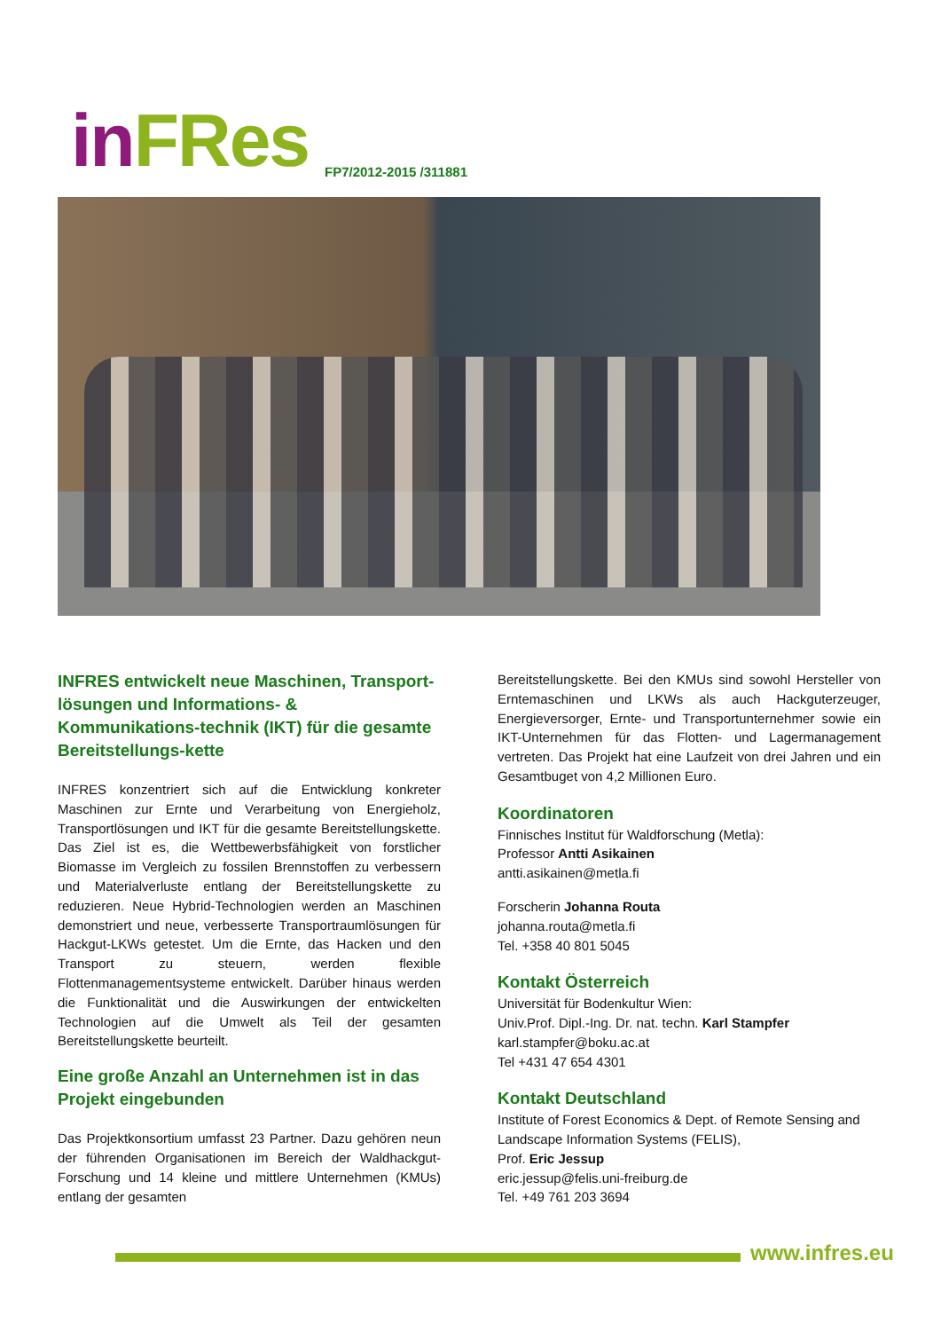in FRes FP7/2012-2015 /311881
INFRES entwickelt neue Maschinen, Transport-lösungen und Informations- & Kommunikations-technik (IKT) für die gesamte Bereitstellungs-kette
INFRES konzentriert sich auf die Entwicklung konkreter Maschinen zur Ernte und Verarbeitung von Energieholz, Transportlösungen und IKT für die gesamte Bereitstellungskette. Das Ziel ist es, die Wettbewerbsfähigkeit von forstlicher Biomasse im Vergleich zu fossilen Brennstoffen zu verbessern und Materialverluste entlang der Bereitstellungskette zu reduzieren. Neue Hybrid-Technologien werden an Maschinen demonstriert und neue, verbesserte Transportraumlösungen für Hackgut-LKWs getestet. Um die Ernte, das Hacken und den Transport zu steuern, werden flexible Flottenmanagementsysteme entwickelt. Darüber hinaus werden die Funktionalität und die Auswirkungen der entwickelten Technologien auf die Umwelt als Teil der gesamten Bereitstellungskette beurteilt.
Eine große Anzahl an Unternehmen ist in das Projekt eingebunden
Das Projektkonsortium umfasst 23 Partner. Dazu gehören neun der führenden Organisationen im Bereich der Waldhackgut-Forschung und 14 kleine und mittlere Unternehmen (KMUs) entlang der gesamten
Bereitstellungskette. Bei den KMUs sind sowohl Hersteller von Erntemaschinen und LKWs als auch Hackguterzeuger, Energieversorger, Ernte- und Transportunternehmer sowie ein IKT-Unternehmen für das Flotten- und Lagermanagement vertreten. Das Projekt hat eine Laufzeit von drei Jahren und ein Gesamtbuget von 4,2 Millionen Euro.
Koordinatoren
Finnisches Institut für Waldforschung (Metla):
Professor Antti Asikainen
antti.asikainen@metla.fi
Forscherin Johanna Routa
johanna.routa@metla.fi
Tel. +358 40 801 5045
Kontakt Österreich
Universität für Bodenkultur Wien:
Univ.Prof. Dipl.-Ing. Dr. nat. techn. Karl Stampfer
karl.stampfer@boku.ac.at
Tel +431 47 654 4301
Kontakt Deutschland
Institute of Forest Economics & Dept. of Remote Sensing and Landscape Information Systems (FELIS),
Prof. Eric Jessup
eric.jessup@felis.uni-freiburg.de
Tel. +49 761 203 3694
www.infres.eu